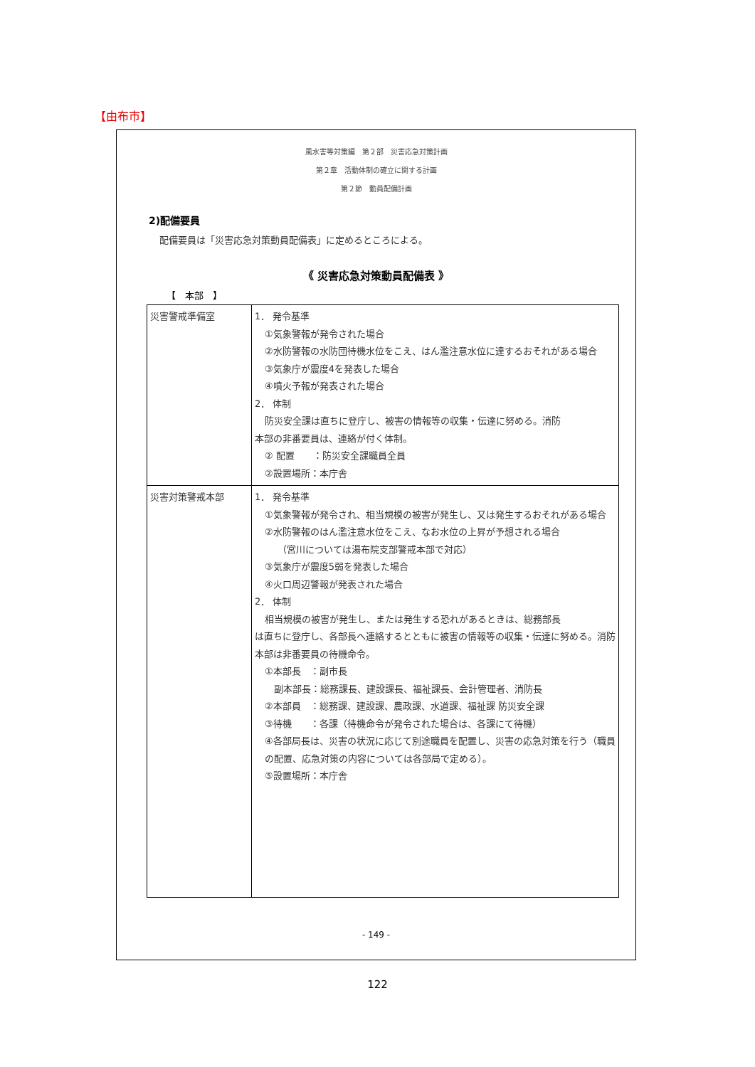【由布市】
風水害等対策編　第２部　災害応急対策計画
第２章　活動体制の確立に関する計画
第２節　動員配備計画
2)配備要員
配備要員は「災害応急対策動員配備表」に定めるところによる。
《 災害応急対策動員配備表 》
【　本部　】
| 災害警戒準備室 | 1． 発令基準 ①気象警報が発令された場合 ②水防警報の水防団待機水位をこえ、はん濫注意水位に達するおそれがある場合 ③気象庁が震度4を発表した場合 ④噴火予報が発表された場合 2． 体制 防災安全課は直ちに登庁し、被害の情報等の収集・伝達に努める。消防 本部の非番要員は、連絡が付く体制。 ② 配置 ：防災安全課職員全員 ②設置場所：本庁舎 |
| 災害対策警戒本部 | 1． 発令基準 ①気象警報が発令され、相当規模の被害が発生し、又は発生するおそれがある場合 ②水防警報のはん濫注意水位をこえ、なお水位の上昇が予想される場合 （宮川については湯布院支部警戒本部で対応） ③気象庁が震度5弱を発表した場合 ④火口周辺警報が発表された場合 2． 体制 相当規模の被害が発生し、または発生する恐れがあるときは、総務部長 は直ちに登庁し、各部長へ連絡するとともに被害の情報等の収集・伝達に努める。消防本部は非番要員の待機命令。 ①本部長 ：副市長 副本部長：総務課長、建設課長、福祉課長、会計管理者、消防長 ②本部員 ：総務課、建設課、農政課、水道課、福祉課 防災安全課 ③待機 ：各課（待機命令が発令された場合は、各課にて待機） ④各部局長は、災害の状況に応じて別途職員を配置し、災害の応急対策を行う（職員の配置、応急対策の内容については各部局で定める）。 ⑤設置場所：本庁舎 |
- 149 -
122